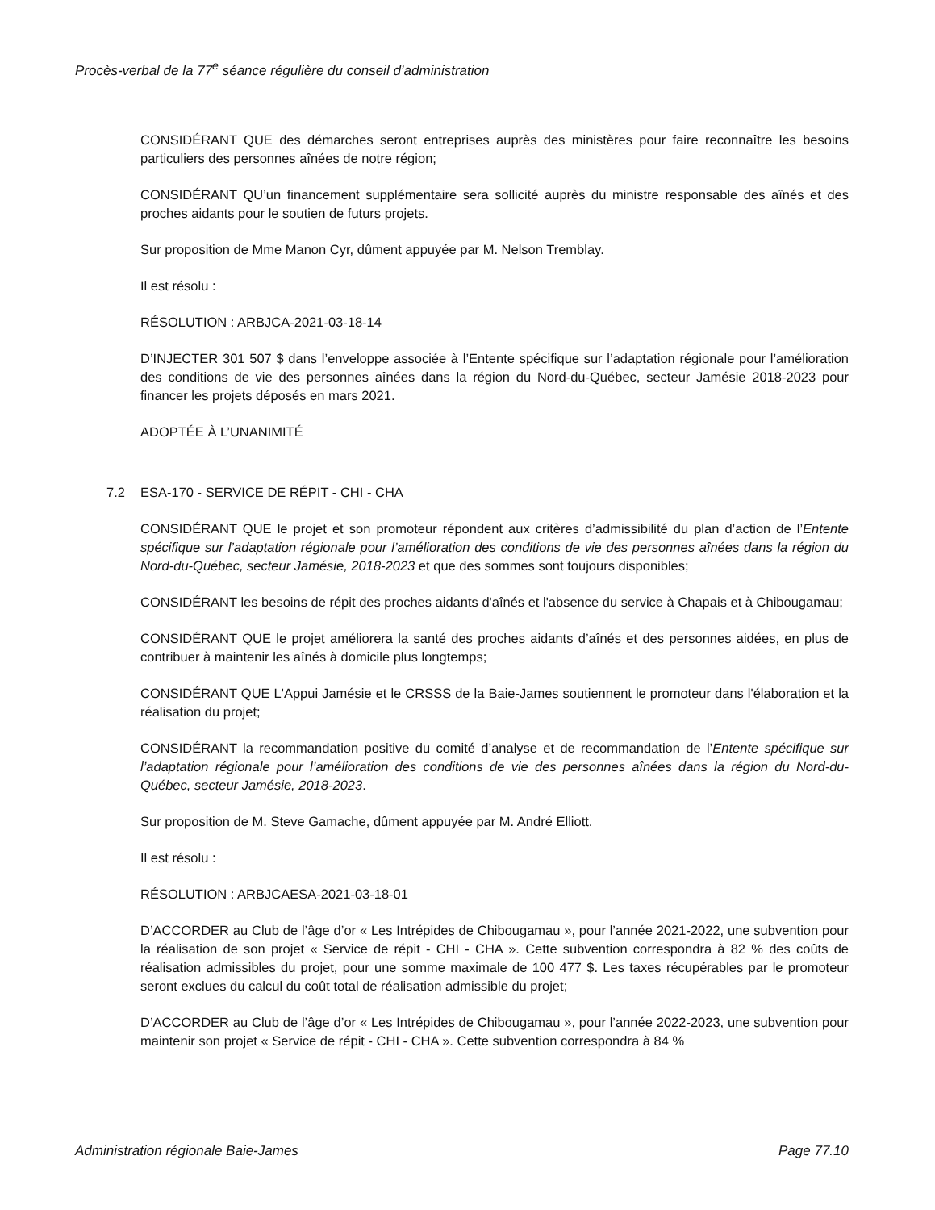Procès-verbal de la 77<sup>e</sup> séance régulière du conseil d’administration
CONSIDÉRANT QUE des démarches seront entreprises auprès des ministères pour faire reconnaître les besoins particuliers des personnes aînées de notre région;
CONSIDÉRANT QU’un financement supplémentaire sera sollicité auprès du ministre responsable des aînés et des proches aidants pour le soutien de futurs projets.
Sur proposition de Mme Manon Cyr, dûment appuyée par M. Nelson Tremblay.
Il est résolu :
RÉSOLUTION : ARBJCA-2021-03-18-14
D’INJECTER 301 507 $ dans l’enveloppe associée à l’Entente spécifique sur l’adaptation régionale pour l’amélioration des conditions de vie des personnes aînées dans la région du Nord-du-Québec, secteur Jamésie 2018-2023 pour financer les projets déposés en mars 2021.
ADOPTÉE À L’UNANIMITÉ
7.2 ESA-170 - SERVICE DE RÉPIT - CHI - CHA
CONSIDÉRANT QUE le projet et son promoteur répondent aux critères d’admissibilité du plan d’action de l’Entente spécifique sur l’adaptation régionale pour l’amélioration des conditions de vie des personnes aînées dans la région du Nord-du-Québec, secteur Jamésie, 2018-2023 et que des sommes sont toujours disponibles;
CONSIDÉRANT les besoins de répit des proches aidants d'aînés et l'absence du service à Chapais et à Chibougamau;
CONSIDÉRANT QUE le projet améliorera la santé des proches aidants d’aînés et des personnes aidées, en plus de contribuer à maintenir les aînés à domicile plus longtemps;
CONSIDÉRANT QUE L'Appui Jamésie et le CRSSS de la Baie-James soutiennent le promoteur dans l'élaboration et la réalisation du projet;
CONSIDÉRANT la recommandation positive du comité d’analyse et de recommandation de l’Entente spécifique sur l’adaptation régionale pour l’amélioration des conditions de vie des personnes aînées dans la région du Nord-du-Québec, secteur Jamésie, 2018-2023.
Sur proposition de M. Steve Gamache, dûment appuyée par M. André Elliott.
Il est résolu :
RÉSOLUTION : ARBJCAESA-2021-03-18-01
D’ACCORDER au Club de l’âge d’or « Les Intrépides de Chibougamau », pour l’année 2021-2022, une subvention pour la réalisation de son projet « Service de répit - CHI - CHA ». Cette subvention correspondra à 82 % des coûts de réalisation admissibles du projet, pour une somme maximale de 100 477 $. Les taxes récupérables par le promoteur seront exclues du calcul du coût total de réalisation admissible du projet;
D’ACCORDER au Club de l’âge d’or « Les Intrépides de Chibougamau », pour l’année 2022-2023, une subvention pour maintenir son projet « Service de répit - CHI - CHA ». Cette subvention correspondra à 84 %
Administration régionale Baie-James Page 77.10